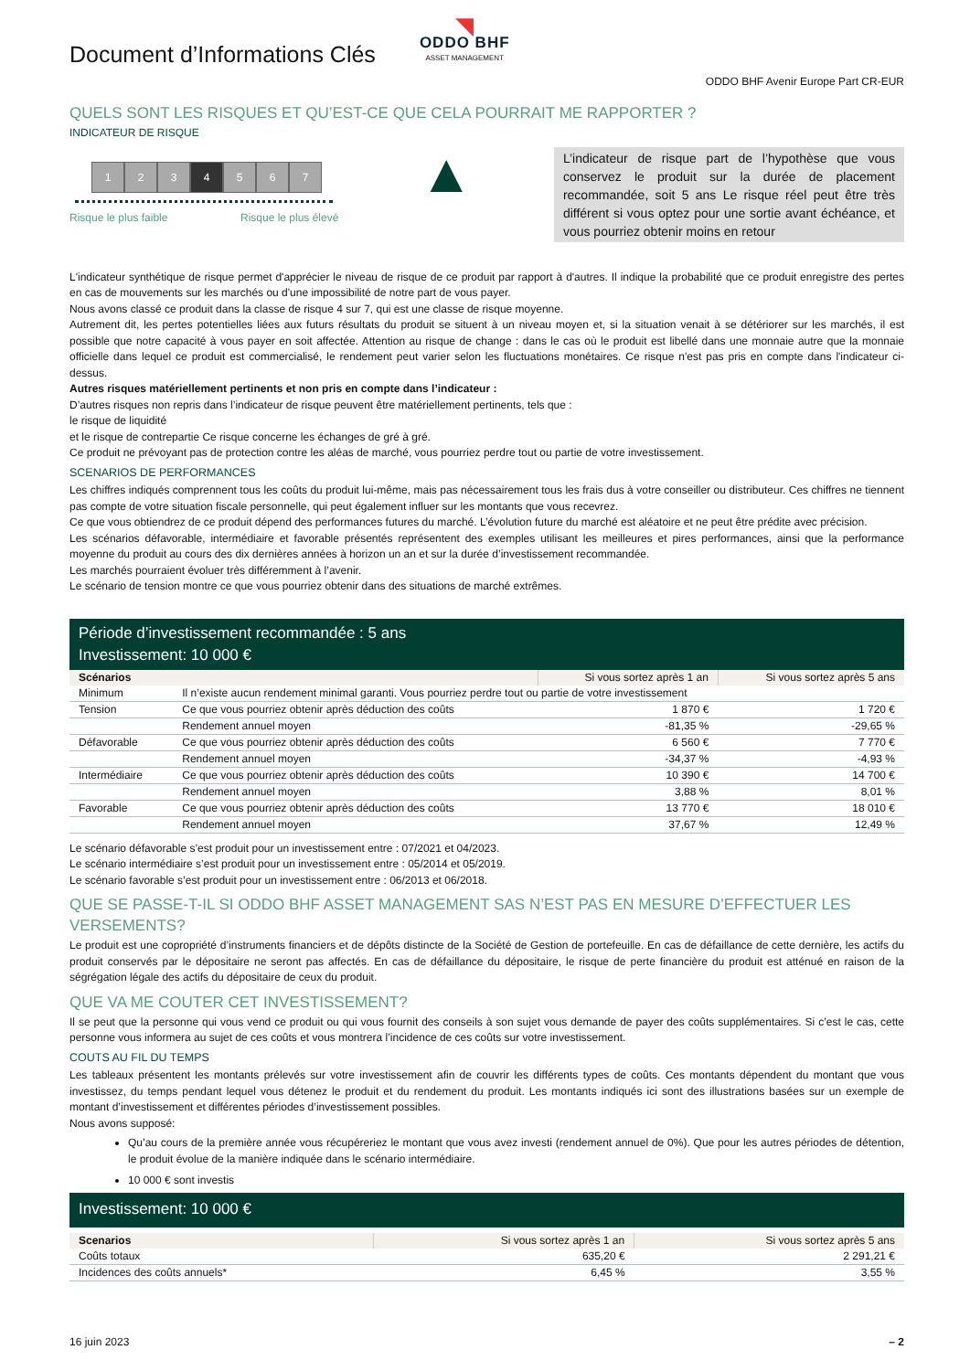Document d’Informations Clés
◥
ODDO BHF
ASSET MANAGEMENT
ODDO BHF Avenir Europe Part CR-EUR
QUELS SONT LES RISQUES ET QU’EST-CE QUE CELA POURRAIT ME RAPPORTER ?
INDICATEUR DE RISQUE
1234567
Risque le plus faible Risque le plus élevé
▲
L’indicateur de risque part de l’hypothèse que vous conservez le produit sur la durée de placement recommandée, soit 5 ans Le risque réel peut être très différent si vous optez pour une sortie avant échéance, et vous pourriez obtenir moins en retour
L'indicateur synthétique de risque permet d'apprécier le niveau de risque de ce produit par rapport à d'autres. Il indique la probabilité que ce produit enregistre des pertes en cas de mouvements sur les marchés ou d'une impossibilité de notre part de vous payer.
Nous avons classé ce produit dans la classe de risque 4 sur 7, qui est une classe de risque moyenne.
Autrement dit, les pertes potentielles liées aux futurs résultats du produit se situent à un niveau moyen et, si la situation venait à se détériorer sur les marchés, il est possible que notre capacité à vous payer en soit affectée. Attention au risque de change : dans le cas où le produit est libellé dans une monnaie autre que la monnaie officielle dans lequel ce produit est commercialisé, le rendement peut varier selon les fluctuations monétaires. Ce risque n'est pas pris en compte dans l'indicateur ci-dessus.
Autres risques matériellement pertinents et non pris en compte dans l’indicateur :
D’autres risques non repris dans l’indicateur de risque peuvent être matériellement pertinents, tels que :
le risque de liquidité
et le risque de contrepartie Ce risque concerne les échanges de gré à gré.
Ce produit ne prévoyant pas de protection contre les aléas de marché, vous pourriez perdre tout ou partie de votre investissement.
SCENARIOS DE PERFORMANCES
Les chiffres indiqués comprennent tous les coûts du produit lui-même, mais pas nécessairement tous les frais dus à votre conseiller ou distributeur. Ces chiffres ne tiennent pas compte de votre situation fiscale personnelle, qui peut également influer sur les montants que vous recevrez.
Ce que vous obtiendrez de ce produit dépend des performances futures du marché. L’évolution future du marché est aléatoire et ne peut être prédite avec précision.
Les scénarios défavorable, intermédiaire et favorable présentés représentent des exemples utilisant les meilleures et pires performances, ainsi que la performance moyenne du produit au cours des dix dernières années à horizon un an et sur la durée d’investissement recommandée.
Les marchés pourraient évoluer très différemment à l’avenir.
Le scénario de tension montre ce que vous pourriez obtenir dans des situations de marché extrêmes.
Période d’investissement recommandée : 5 ans
Investissement: 10 000 €
| Scénarios | | Si vous sortez après 1 an | Si vous sortez après 5 ans |
| --- | --- | --- | --- |
| Minimum | Il n’existe aucun rendement minimal garanti. Vous pourriez perdre tout ou partie de votre investissement | | |
| Tension | Ce que vous pourriez obtenir après déduction des coûts | 1 870 € | 1 720 € |
| | Rendement annuel moyen | -81,35 % | -29,65 % |
| Défavorable | Ce que vous pourriez obtenir après déduction des coûts | 6 560 € | 7 770 € |
| | Rendement annuel moyen | -34,37 % | -4,93 % |
| Intermédiaire | Ce que vous pourriez obtenir après déduction des coûts | 10 390 € | 14 700 € |
| | Rendement annuel moyen | 3,88 % | 8,01 % |
| Favorable | Ce que vous pourriez obtenir après déduction des coûts | 13 770 € | 18 010 € |
| | Rendement annuel moyen | 37,67 % | 12,49 % |
Le scénario défavorable s’est produit pour un investissement entre : 07/2021 et 04/2023.
Le scénario intermédiaire s’est produit pour un investissement entre : 05/2014 et 05/2019.
Le scénario favorable s’est produit pour un investissement entre : 06/2013 et 06/2018.
QUE SE PASSE-T-IL SI ODDO BHF ASSET MANAGEMENT SAS N’EST PAS EN MESURE D’EFFECTUER LES VERSEMENTS?
Le produit est une copropriété d’instruments financiers et de dépôts distincte de la Société de Gestion de portefeuille. En cas de défaillance de cette dernière, les actifs du produit conservés par le dépositaire ne seront pas affectés. En cas de défaillance du dépositaire, le risque de perte financière du produit est atténué en raison de la ségrégation légale des actifs du dépositaire de ceux du produit.
QUE VA ME COUTER CET INVESTISSEMENT?
Il se peut que la personne qui vous vend ce produit ou qui vous fournit des conseils à son sujet vous demande de payer des coûts supplémentaires. Si c’est le cas, cette personne vous informera au sujet de ces coûts et vous montrera l’incidence de ces coûts sur votre investissement.
COUTS AU FIL DU TEMPS
Les tableaux présentent les montants prélevés sur votre investissement afin de couvrir les différents types de coûts. Ces montants dépendent du montant que vous investissez, du temps pendant lequel vous détenez le produit et du rendement du produit. Les montants indiqués ici sont des illustrations basées sur un exemple de montant d’investissement et différentes périodes d’investissement possibles.
Nous avons supposé:
Qu’au cours de la première année vous récupéreriez le montant que vous avez investi (rendement annuel de 0%). Que pour les autres périodes de détention, le produit évolue de la manière indiquée dans le scénario intermédiaire.
10 000 € sont investis
Investissement: 10 000 €
| Scenarios | Si vous sortez après 1 an | Si vous sortez après 5 ans |
| --- | --- | --- |
| Coûts totaux | 635,20 € | 2 291,21 € |
| Incidences des coûts annuels* | 6,45 % | 3,55 % |
16 juin 2023 – 2